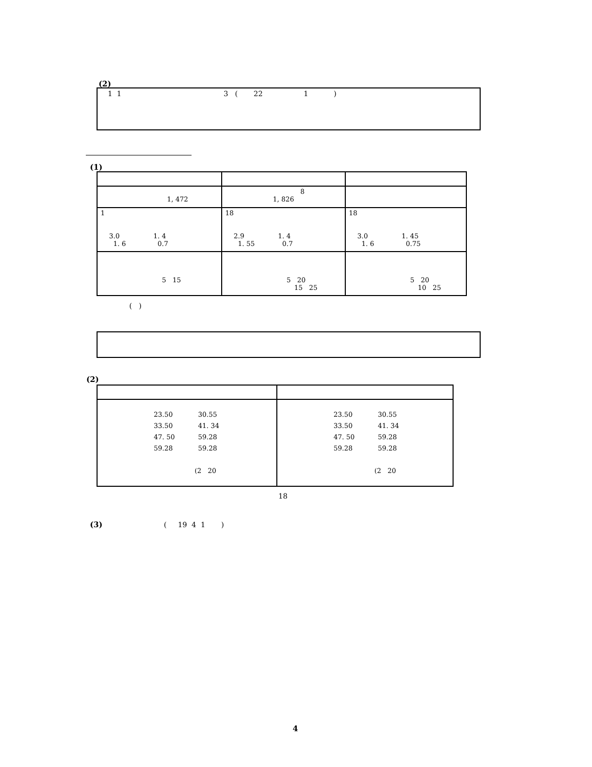(2)
1 1 3 ( 22 1 )
(1)
| 1, 472 | 8 1, 826 | |
| 1 3.0 1. 4 1. 6 0.7 | 18 2.9 1. 4 1. 55 0.7 | 18 3.0 1. 45 1. 6 0.75 |
| 5 15 | 5 20 15 25 | 5 20 10 25 |
( )
(2)
| 23.50 30.55 33.50 41. 34 47. 50 59.28 59.28 59.28 (2 20 | 23.50 30.55 33.50 41. 34 47. 50 59.28 59.28 59.28 (2 20 |
18
(3) ( 19 4 1 )
4